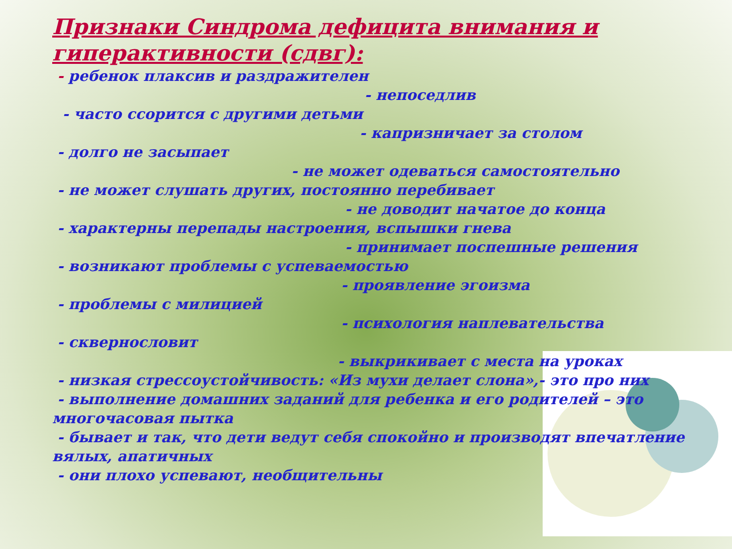Признаки Синдрома дефицита внимания и гиперактивности (сдвг):
- ребенок плаксив и раздражителен
- непоседлив
- часто ссорится с другими детьми
- капризничает за столом
- долго не засыпает
- не может одеваться самостоятельно
- не может слушать других, постоянно перебивает
- не доводит начатое до конца
- характерны перепады настроения, вспышки гнева
- принимает поспешные решения
- возникают проблемы с успеваемостью
- проявление эгоизма
- проблемы с милицией
- психология наплевательства
- сквернословит
- выкрикивает с места на уроках
- низкая стрессоустойчивость: «Из мухи делает слона»,- это про них
- выполнение домашних заданий для ребенка и его родителей – это многочасовая пытка
- бывает и так, что дети ведут себя спокойно и производят впечатление вялых, апатичных
- они плохо успевают, необщительны